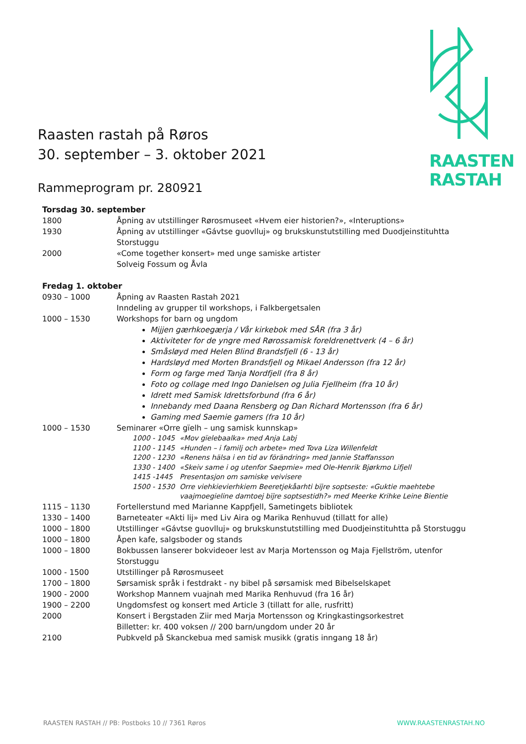RAASTEN
RASTAH
Raasten rastah på Røros
30. september – 3. oktober 2021
Rammeprogram pr. 280921
Torsdag 30. september
| 1800 | Åpning av utstillinger Rørosmuseet «Hvem eier historien?», «Interuptions» |
| 1930 | Åpning av utstillinger «Gávtse guovlluj» og brukskunstutstilling med Duodjeinstituhtta Storstuggu |
| 2000 | «Come together konsert» med unge samiske artister Solveig Fossum og Åvla |
Fredag 1. oktober
| 0930 – 1000 | Åpning av Raasten Rastah 2021 Inndeling av grupper til workshops, i Falkbergetsalen |
| 1000 – 1530 | Workshops for barn og ungdom Mijjen gærhkoegærja / Vår kirkebok med SÅR (fra 3 år) Aktiviteter for de yngre med Rørossamisk foreldrenettverk (4 – 6 år) Småsløyd med Helen Blind Brandsfjell (6 - 13 år) Hardsløyd med Morten Brandsfjell og Mikael Andersson (fra 12 år) Form og farge med Tanja Nordfjell (fra 8 år) Foto og collage med Ingo Danielsen og Julia Fjellheim (fra 10 år) Idrett med Samisk Idrettsforbund (fra 6 år) Innebandy med Daana Rensberg og Dan Richard Mortensson (fra 6 år) Gaming med Saemie gamers (fra 10 år) |
| 1000 – 1530 | Seminarer «Orre gïelh – ung samisk kunnskap» / 1000 - 1045 / «Mov gïelebaalka» med Anja Labj / / 1100 - 1145 / «Hunden – i familj och arbete» med Tova Liza Willenfeldt / / 1200 - 1230 / «Renens hälsa i en tid av förändring» med Jannie Staffansson / / 1330 - 1400 / «Skeiv same i og utenfor Saepmie» med Ole-Henrik Bjørkmo Lifjell / / 1415 -1445 / Presentasjon om samiske veivisere / / 1500 - 1530 / Orre viehkievierhkiem Beeretjekåarhti bïjre soptseste: «Guktie maehtebe vaajmoegieline damtoej bïjre soptsestidh?» med Meerke Krihke Leine Bientie / |
| 1115 – 1130 | Fortellerstund med Marianne Kappfjell, Sametingets bibliotek |
| 1330 – 1400 | Barneteater «Akti lij» med Liv Aira og Marika Renhuvud (tillatt for alle) |
| 1000 – 1800 | Utstillinger «Gávtse guovlluj» og brukskunstutstilling med Duodjeinstituhtta på Storstuggu |
| 1000 – 1800 | Åpen kafe, salgsboder og stands |
| 1000 – 1800 | Bokbussen lanserer bokvideoer lest av Marja Mortensson og Maja Fjellström, utenfor Storstuggu |
| 1000 - 1500 | Utstillinger på Rørosmuseet |
| 1700 – 1800 | Sørsamisk språk i festdrakt - ny bibel på sørsamisk med Bibelselskapet |
| 1900 - 2000 | Workshop Mannem vuajnah med Marika Renhuvud (fra 16 år) |
| 1900 – 2200 | Ungdomsfest og konsert med Article 3 (tillatt for alle, rusfritt) |
| 2000 | Konsert i Bergstaden Ziir med Marja Mortensson og Kringkastingsorkestret Billetter: kr. 400 voksen // 200 barn/ungdom under 20 år |
| 2100 | Pubkveld på Skanckebua med samisk musikk (gratis inngang 18 år) |
RAASTEN RASTAH // PB: Postboks 10 // 7361 Røros WWW.RAASTENRASTAH.NO